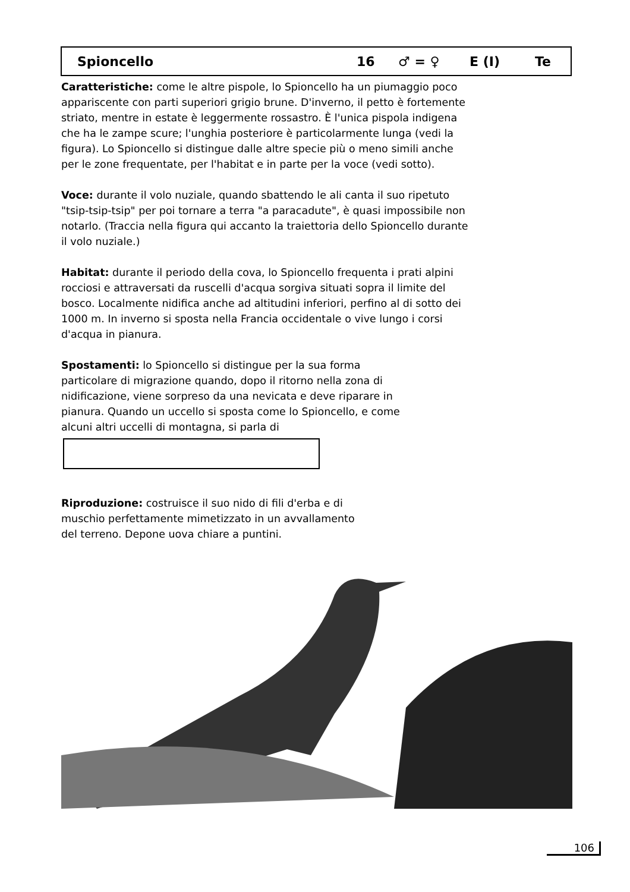Spioncello 16 ♂ = ♀ E (I) Te
Caratteristiche: come le altre pispole, lo Spioncello ha un piumaggio poco appariscente con parti superiori grigio brune. D'inverno, il petto è fortemente striato, mentre in estate è leggermente rossastro. È l'unica pispola indigena che ha le zampe scure; l'unghia posteriore è particolarmente lunga (vedi la figura). Lo Spioncello si distingue dalle altre specie più o meno simili anche per le zone frequentate, per l'habitat e in parte per la voce (vedi sotto).
Voce: durante il volo nuziale, quando sbattendo le ali canta il suo ripetuto "tsip-tsip-tsip" per poi tornare a terra "a paracadute", è quasi impossibile non notarlo. (Traccia nella figura qui accanto la traiettoria dello Spioncello durante il volo nuziale.)
Habitat: durante il periodo della cova, lo Spioncello frequenta i prati alpini rocciosi e attraversati da ruscelli d'acqua sorgiva situati sopra il limite del bosco. Localmente nidifica anche ad altitudini inferiori, perfino al di sotto dei 1000 m. In inverno si sposta nella Francia occidentale o vive lungo i corsi d'acqua in pianura.
Spostamenti: lo Spioncello si distingue per la sua forma particolare di migrazione quando, dopo il ritorno nella zona di nidificazione, viene sorpreso da una nevicata e deve riparare in pianura. Quando un uccello si sposta come lo Spioncello, e come alcuni altri uccelli di montagna, si parla di
Riproduzione: costruisce il suo nido di fili d'erba e di muschio perfettamente mimetizzato in un avvallamento del terreno. Depone uova chiare a puntini.
106